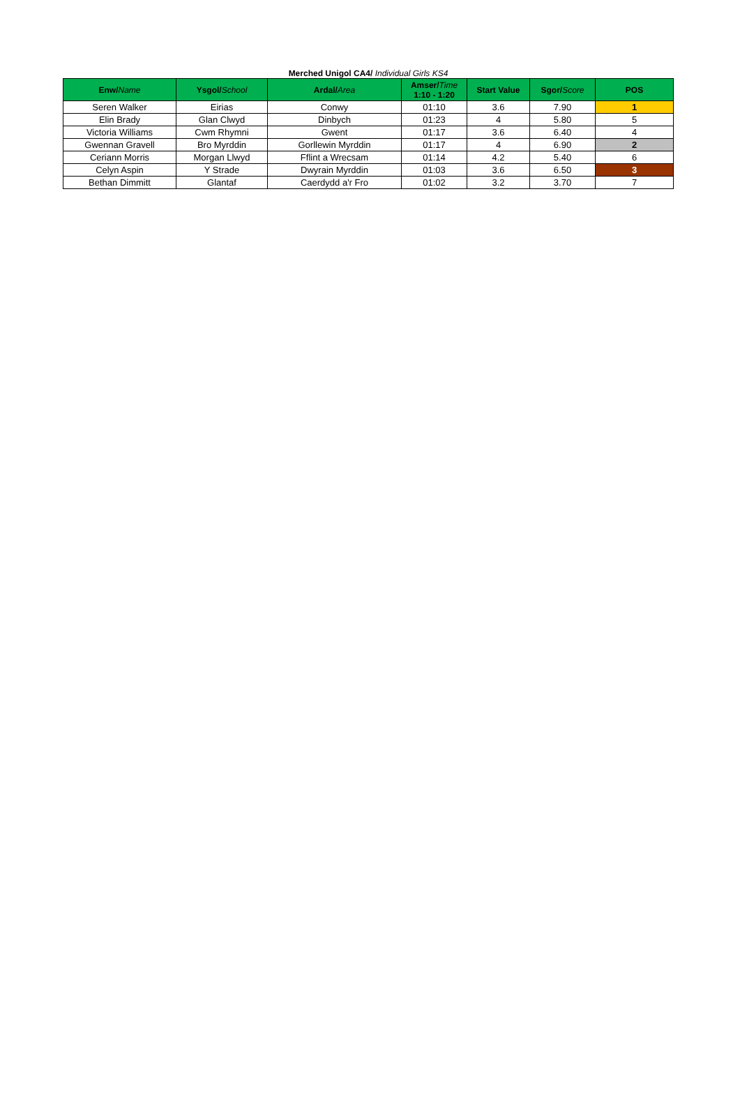Merched Unigol CA4/ Individual Girls KS4
| Enw/ Name | Ysgol/ School | Ardal/ Area | Amser/ Time 1:10 - 1:20 | Start Value | Sgor/ Score | POS |
| --- | --- | --- | --- | --- | --- | --- |
| Seren Walker | Eirias | Conwy | 01:10 | 3.6 | 7.90 | 1 |
| Elin Brady | Glan Clwyd | Dinbych | 01:23 | 4 | 5.80 | 5 |
| Victoria Williams | Cwm Rhymni | Gwent | 01:17 | 3.6 | 6.40 | 4 |
| Gwennan Gravell | Bro Myrddin | Gorllewin Myrddin | 01:17 | 4 | 6.90 | 2 |
| Ceriann Morris | Morgan Llwyd | Fflint a Wrecsam | 01:14 | 4.2 | 5.40 | 6 |
| Celyn Aspin | Y Strade | Dwyrain Myrddin | 01:03 | 3.6 | 6.50 | 3 |
| Bethan Dimmitt | Glantaf | Caerdydd a'r Fro | 01:02 | 3.2 | 3.70 | 7 |